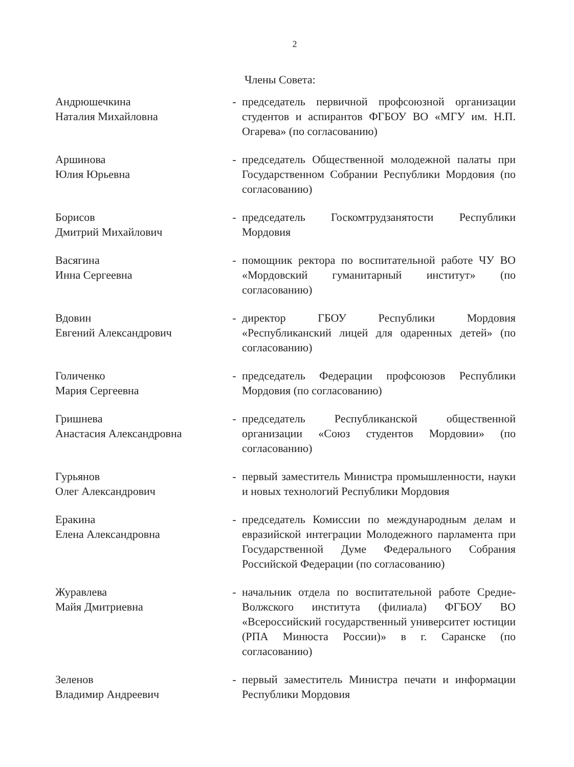2
Члены Совета:
| Андрюшечкина Наталия Михайловна | - | председатель первичной профсоюзной организации студентов и аспирантов ФГБОУ ВО «МГУ им. Н.П. Огарева» (по согласованию) |
| Аршинова Юлия Юрьевна | - | председатель Общественной молодежной палаты при Государственном Собрании Республики Мордовия (по согласованию) |
| Борисов Дмитрий Михайлович | - | председатель Госкомтрудзанятости Республики Мордовия |
| Васягина Инна Сергеевна | - | помощник ректора по воспитательной работе ЧУ ВО «Мордовский гуманитарный институт» (по согласованию) |
| Вдовин Евгений Александрович | - | директор ГБОУ Республики Мордовия «Республиканский лицей для одаренных детей» (по согласованию) |
| Голиченко Мария Сергеевна | - | председатель Федерации профсоюзов Республики Мордовия (по согласованию) |
| Гришнева Анастасия Александровна | - | председатель Республиканской общественной организации «Союз студентов Мордовии» (по согласованию) |
| Гурьянов Олег Александрович | - | первый заместитель Министра промышленности, науки и новых технологий Республики Мордовия |
| Еракина Елена Александровна | - | председатель Комиссии по международным делам и евразийской интеграции Молодежного парламента при Государственной Думе Федерального Собрания Российской Федерации (по согласованию) |
| Журавлева Майя Дмитриевна | - | начальник отдела по воспитательной работе Средне-Волжского института (филиала) ФГБОУ ВО «Всероссийский государственный университет юстиции (РПА Минюста России)» в г. Саранске (по согласованию) |
| Зеленов Владимир Андреевич | - | первый заместитель Министра печати и информации Республики Мордовия |